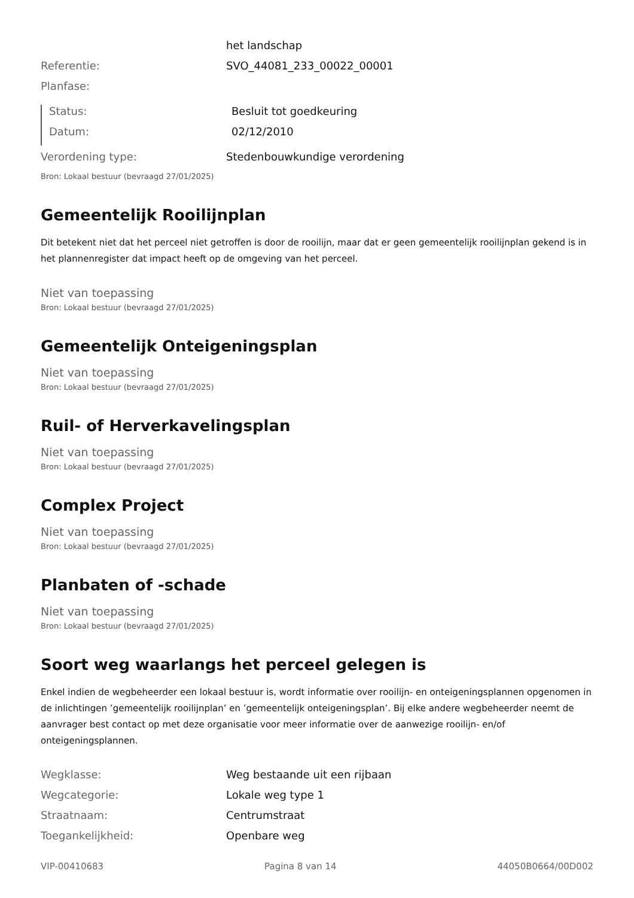| | het landschap |
| Referentie: | SVO_44081_233_00022_00001 |
| Planfase: | |
| Status: | Besluit tot goedkeuring |
| Datum: | 02/12/2010 |
| Verordening type: | Stedenbouwkundige verordening |
Bron: Lokaal bestuur (bevraagd 27/01/2025)
Gemeentelijk Rooilijnplan
Dit betekent niet dat het perceel niet getroffen is door de rooilijn, maar dat er geen gemeentelijk rooilijnplan gekend is in het plannenregister dat impact heeft op de omgeving van het perceel.
Niet van toepassing
Bron: Lokaal bestuur (bevraagd 27/01/2025)
Gemeentelijk Onteigeningsplan
Niet van toepassing
Bron: Lokaal bestuur (bevraagd 27/01/2025)
Ruil- of Herverkavelingsplan
Niet van toepassing
Bron: Lokaal bestuur (bevraagd 27/01/2025)
Complex Project
Niet van toepassing
Bron: Lokaal bestuur (bevraagd 27/01/2025)
Planbaten of -schade
Niet van toepassing
Bron: Lokaal bestuur (bevraagd 27/01/2025)
Soort weg waarlangs het perceel gelegen is
Enkel indien de wegbeheerder een lokaal bestuur is, wordt informatie over rooilijn- en onteigeningsplannen opgenomen in de inlichtingen ’gemeentelijk rooilijnplan’ en ’gemeentelijk onteigeningsplan’. Bij elke andere wegbeheerder neemt de aanvrager best contact op met deze organisatie voor meer informatie over de aanwezige rooilijn- en/of onteigeningsplannen.
| Wegklasse: | Weg bestaande uit een rijbaan |
| Wegcategorie: | Lokale weg type 1 |
| Straatnaam: | Centrumstraat |
| Toegankelijkheid: | Openbare weg |
VIP-00410683 Pagina 8 van 14 44050B0664/00D002